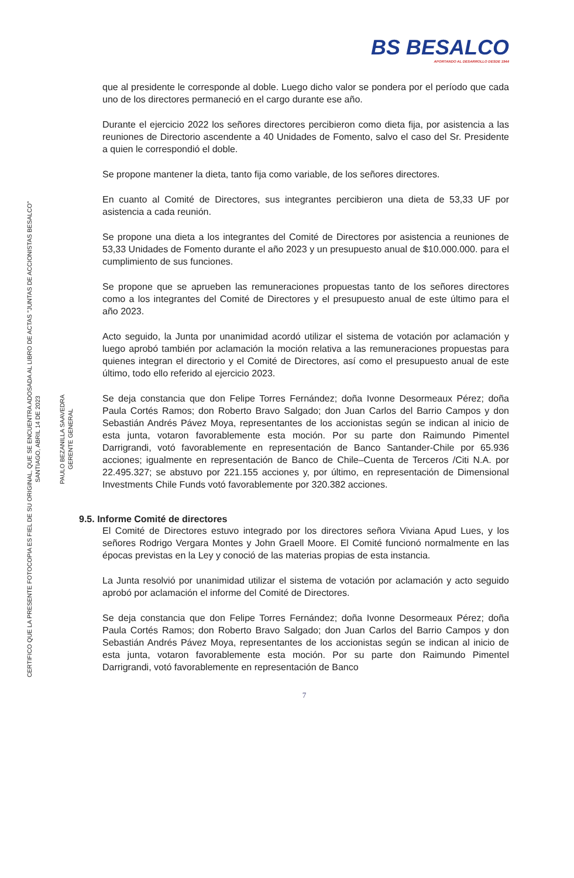CERTIFICO QUE LA PRESENTE FOTOCOPIA ES FIEL DE SU ORIGINAL, QUE SE ENCUENTRA ADOSADA AL LIBRO DE ACTAS "JUNTAS DE ACCIONISTAS BESALCO"
SANTIAGO, ABRIL 14 DE 2023
PAULO BEZANILLA SAAVEDRA
GERENTE GENERAL
BS BESALCO
APORTANDO AL DESARROLLO DESDE 1944
que al presidente le corresponde al doble. Luego dicho valor se pondera por el período que cada uno de los directores permaneció en el cargo durante ese año.
Durante el ejercicio 2022 los señores directores percibieron como dieta fija, por asistencia a las reuniones de Directorio ascendente a 40 Unidades de Fomento, salvo el caso del Sr. Presidente a quien le correspondió el doble.
Se propone mantener la dieta, tanto fija como variable, de los señores directores.
En cuanto al Comité de Directores, sus integrantes percibieron una dieta de 53,33 UF por asistencia a cada reunión.
Se propone una dieta a los integrantes del Comité de Directores por asistencia a reuniones de 53,33 Unidades de Fomento durante el año 2023 y un presupuesto anual de $10.000.000. para el cumplimiento de sus funciones.
Se propone que se aprueben las remuneraciones propuestas tanto de los señores directores como a los integrantes del Comité de Directores y el presupuesto anual de este último para el año 2023.
Acto seguido, la Junta por unanimidad acordó utilizar el sistema de votación por aclamación y luego aprobó también por aclamación la moción relativa a las remuneraciones propuestas para quienes integran el directorio y el Comité de Directores, así como el presupuesto anual de este último, todo ello referido al ejercicio 2023.
Se deja constancia que don Felipe Torres Fernández; doña Ivonne Desormeaux Pérez; doña Paula Cortés Ramos; don Roberto Bravo Salgado; don Juan Carlos del Barrio Campos y don Sebastián Andrés Pávez Moya, representantes de los accionistas según se indican al inicio de esta junta, votaron favorablemente esta moción. Por su parte don Raimundo Pimentel Darrigrandi, votó favorablemente en representación de Banco Santander-Chile por 65.936 acciones; igualmente en representación de Banco de Chile–Cuenta de Terceros /Citi N.A. por 22.495.327; se abstuvo por 221.155 acciones y, por último, en representación de Dimensional Investments Chile Funds votó favorablemente por 320.382 acciones.
9.5. Informe Comité de directores
El Comité de Directores estuvo integrado por los directores señora Viviana Apud Lues, y los señores Rodrigo Vergara Montes y John Graell Moore. El Comité funcionó normalmente en las épocas previstas en la Ley y conoció de las materias propias de esta instancia.
La Junta resolvió por unanimidad utilizar el sistema de votación por aclamación y acto seguido aprobó por aclamación el informe del Comité de Directores.
Se deja constancia que don Felipe Torres Fernández; doña Ivonne Desormeaux Pérez; doña Paula Cortés Ramos; don Roberto Bravo Salgado; don Juan Carlos del Barrio Campos y don Sebastián Andrés Pávez Moya, representantes de los accionistas según se indican al inicio de esta junta, votaron favorablemente esta moción. Por su parte don Raimundo Pimentel Darrigrandi, votó favorablemente en representación de Banco
7